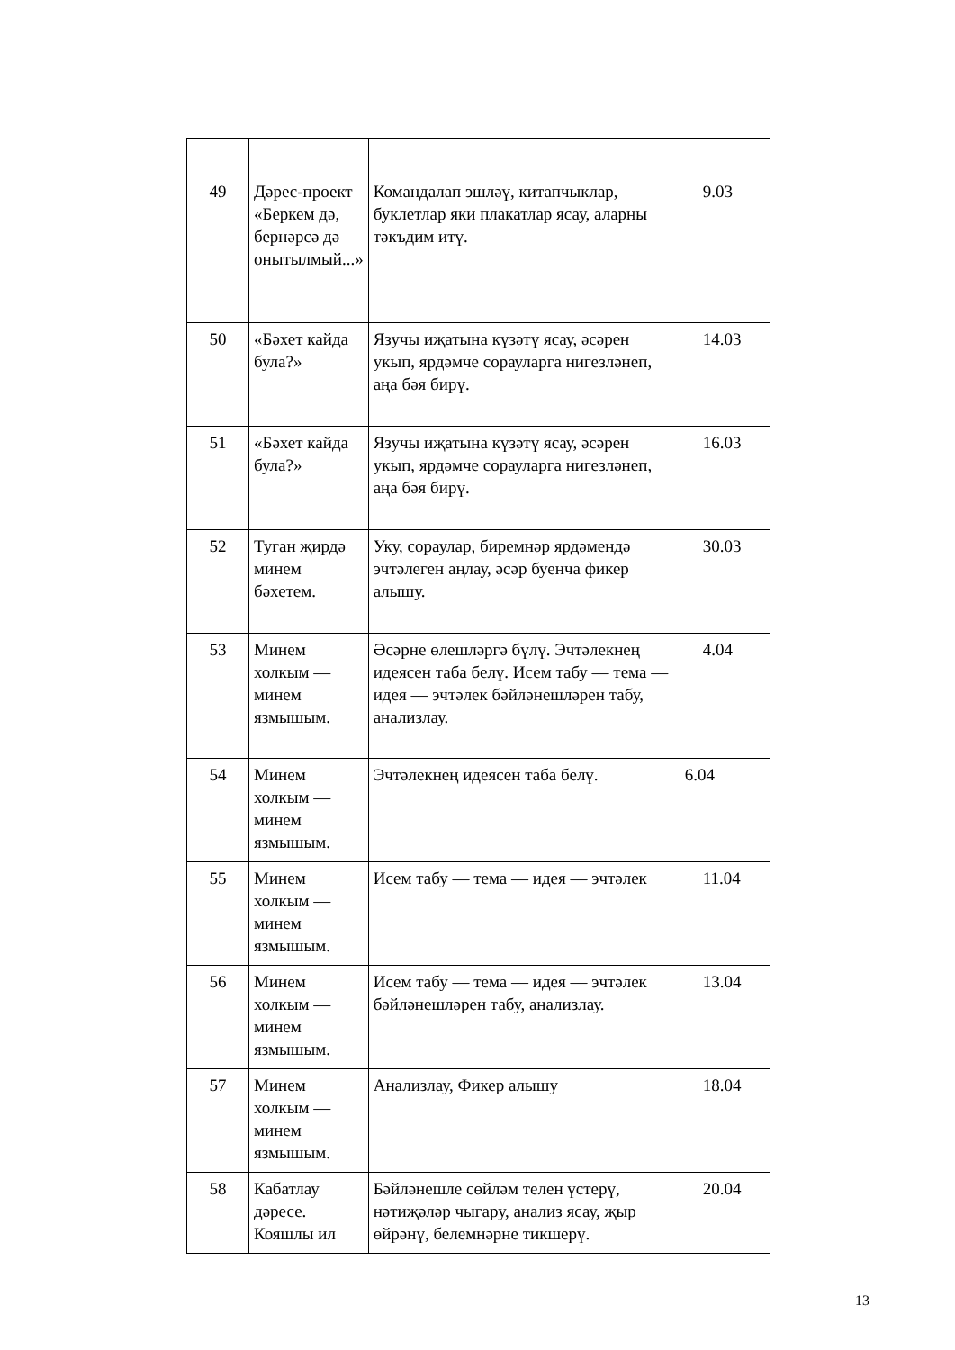| 49 | Дәрес-проект «Беркем дә, бернәрсә дә онытылмый...» | Командалап эшләү, китапчыклар, буклетлар яки плакатлар ясау, аларны тәкъдим итү. | 9.03 |
| 50 | «Бәхет кайда була?» | Язучы иҗатына күзәтү ясау, әсәрен укып, ярдәмче сорауларга нигезләнеп, аңа бәя бирү. | 14.03 |
| 51 | «Бәхет кайда була?» | Язучы иҗатына күзәтү ясау, әсәрен укып, ярдәмче сорауларга нигезләнеп, аңа бәя бирү. | 16.03 |
| 52 | Туган җирдә минем бәхетем. | Уку, сораулар, биремнәр ярдәмендә эчтәлеген аңлау, әсәр буенча фикер алышу. | 30.03 |
| 53 | Минем холкым — минем язмышым. | Әсәрне өлешләргә бүлү. Эчтәлекнең идеясен таба белү. Исем табу — тема — идея — эчтәлек бәйләнешләрен табу, анализлау. | 4.04 |
| 54 | Минем холкым — минем язмышым. | Эчтәлекнең идеясен таба белү. | 6.04 |
| 55 | Минем холкым — минем язмышым. | Исем табу — тема — идея — эчтәлек | 11.04 |
| 56 | Минем холкым — минем язмышым. | Исем табу — тема — идея — эчтәлек бәйләнешләрен табу, анализлау. | 13.04 |
| 57 | Минем холкым — минем язмышым. | Анализлау, Фикер алышу | 18.04 |
| 58 | Кабатлау дәресе. Кояшлы ил | Бәйләнешле сөйләм телен үстерү, нәтиҗәләр чыгару, анализ ясау, җыр өйрәнү, белемнәрне тикшерү. | 20.04 |
13